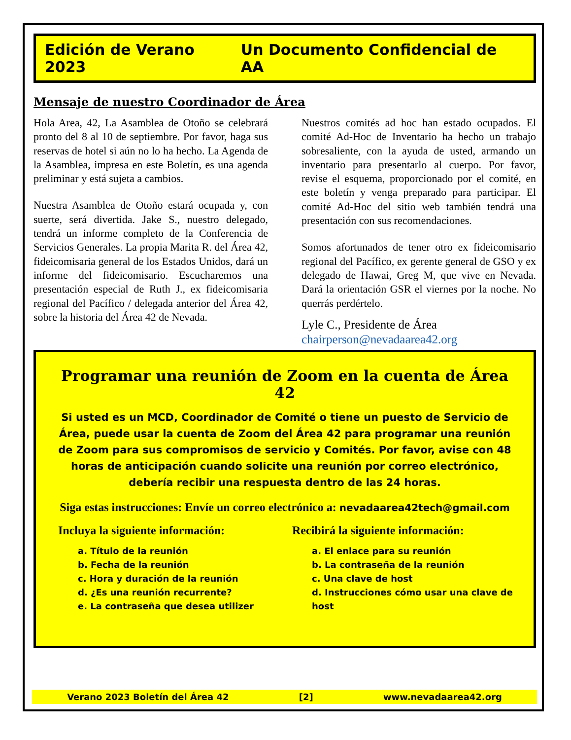Edición de Verano 2023 Un Documento Confidencial de AA
Mensaje de nuestro Coordinador de Área
Hola Area, 42, La Asamblea de Otoño se celebrará pronto del 8 al 10 de septiembre. Por favor, haga sus reservas de hotel si aún no lo ha hecho. La Agenda de la Asamblea, impresa en este Boletín, es una agenda preliminar y está sujeta a cambios.
Nuestra Asamblea de Otoño estará ocupada y, con suerte, será divertida. Jake S., nuestro delegado, tendrá un informe completo de la Conferencia de Servicios Generales. La propia Marita R. del Área 42, fideicomisaria general de los Estados Unidos, dará un informe del fideicomisario. Escucharemos una presentación especial de Ruth J., ex fideicomisaria regional del Pacífico / delegada anterior del Área 42, sobre la historia del Área 42 de Nevada.
Nuestros comités ad hoc han estado ocupados. El comité Ad-Hoc de Inventario ha hecho un trabajo sobresaliente, con la ayuda de usted, armando un inventario para presentarlo al cuerpo. Por favor, revise el esquema, proporcionado por el comité, en este boletín y venga preparado para participar. El comité Ad-Hoc del sitio web también tendrá una presentación con sus recomendaciones.
Somos afortunados de tener otro ex fideicomisario regional del Pacífico, ex gerente general de GSO y ex delegado de Hawai, Greg M, que vive en Nevada. Dará la orientación GSR el viernes por la noche. No querrás perdértelo.
Lyle C., Presidente de Área
chairperson@nevadaarea42.org
Programar una reunión de Zoom en la cuenta de Área 42
Si usted es un MCD, Coordinador de Comité o tiene un puesto de Servicio de Área, puede usar la cuenta de Zoom del Área 42 para programar una reunión de Zoom para sus compromisos de servicio y Comités. Por favor, avise con 48 horas de anticipación cuando solicite una reunión por correo electrónico, debería recibir una respuesta dentro de las 24 horas.
Siga estas instrucciones: Envíe un correo electrónico a: nevadaarea42tech@gmail.com
Incluya la siguiente información:
a. Título de la reunión
b. Fecha de la reunión
c. Hora y duración de la reunión
d. ¿Es una reunión recurrente?
e. La contraseña que desea utilizer
Recibirá la siguiente información:
a. El enlace para su reunión
b. La contraseña de la reunión
c. Una clave de host
d. Instrucciones cómo usar una clave de host
Verano 2023 Boletín del Área 42 [2] www.nevadaarea42.org